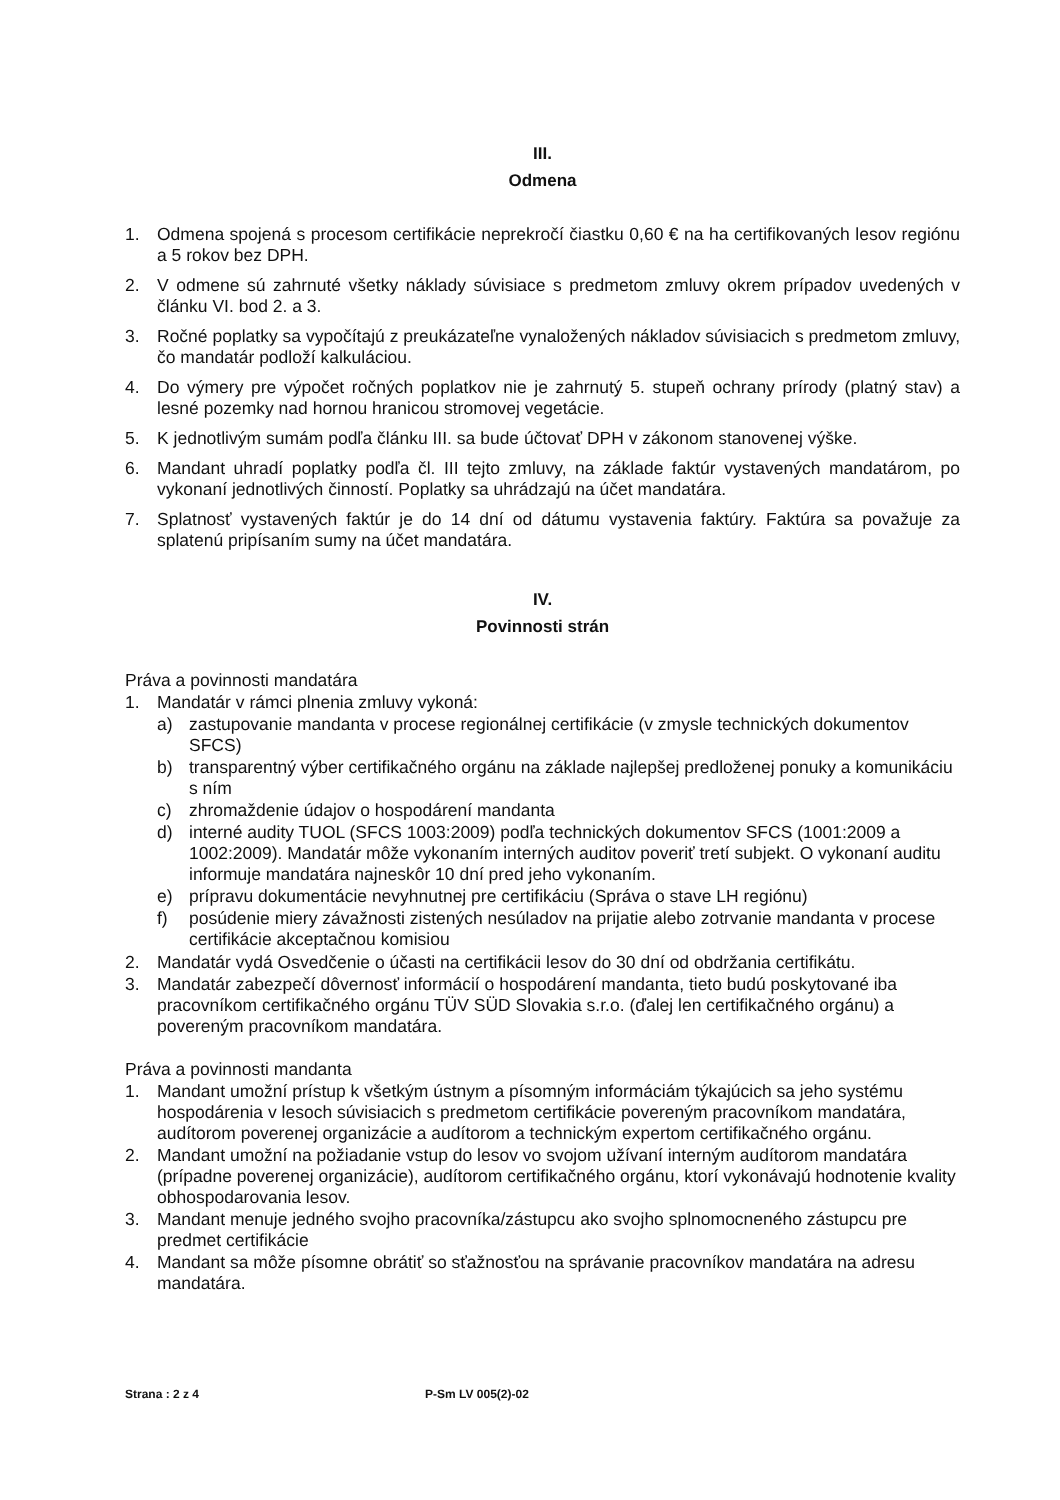III.
Odmena
1. Odmena spojená s procesom certifikácie neprekročí čiastku 0,60 € na ha certifikovaných lesov regiónu a 5 rokov bez DPH.
2. V odmene sú zahrnuté všetky náklady súvisiace s predmetom zmluvy okrem prípadov uvedených v článku VI. bod 2. a 3.
3. Ročné poplatky sa vypočítajú z preukázateľne vynaložených nákladov súvisiacich s predmetom zmluvy, čo mandatár podloží kalkuláciou.
4. Do výmery pre výpočet ročných poplatkov nie je zahrnutý 5. stupeň ochrany prírody (platný stav) a lesné pozemky nad hornou hranicou stromovej vegetácie.
5. K jednotlivým sumám podľa článku III. sa bude účtovať DPH v zákonom stanovenej výške.
6. Mandant uhradí poplatky podľa čl. III tejto zmluvy, na základe faktúr vystavených mandatárom, po vykonaní jednotlivých činností. Poplatky sa uhrádzajú na účet mandatára.
7. Splatnosť vystavených faktúr je do 14 dní od dátumu vystavenia faktúry. Faktúra sa považuje za splatenú pripísaním sumy na účet mandatára.
IV.
Povinnosti strán
Práva a povinnosti mandatára
1. Mandatár v rámci plnenia zmluvy vykoná:
a) zastupovanie mandanta v procese regionálnej certifikácie (v zmysle technických dokumentov SFCS)
b) transparentný výber certifikačného orgánu na základe najlepšej predloženej ponuky a komunikáciu s ním
c) zhromaždenie údajov o hospodárení mandanta
d) interné audity TUOL (SFCS 1003:2009) podľa technických dokumentov SFCS (1001:2009 a 1002:2009). Mandatár môže vykonaním interných auditov poveriť tretí subjekt. O vykonaní auditu informuje mandatára najneskôr 10 dní pred jeho vykonaním.
e) prípravu dokumentácie nevyhnutnej pre certifikáciu (Správa o stave LH regiónu)
f) posúdenie miery závažnosti zistených nesúladov na prijatie alebo zotrvanie mandanta v procese certifikácie akceptačnou komisiou
2. Mandatár vydá Osvedčenie o účasti na certifikácii lesov do 30 dní od obdržania certifikátu.
3. Mandatár zabezpečí dôvernosť informácií o hospodárení mandanta, tieto budú poskytované iba pracovníkom certifikačného orgánu TÜV SÜD Slovakia s.r.o. (ďalej len certifikačného orgánu) a povereným pracovníkom mandatára.
Práva a povinnosti mandanta
1. Mandant umožní prístup k všetkým ústnym a písomným informáciám týkajúcich sa jeho systému hospodárenia v lesoch súvisiacich s predmetom certifikácie povereným pracovníkom mandatára, audítorom poverenej organizácie a audítorom a technickým expertom certifikačného orgánu.
2. Mandant umožní na požiadanie vstup do lesov vo svojom užívaní interným audítorom mandatára (prípadne poverenej organizácie), audítorom certifikačného orgánu, ktorí vykonávajú hodnotenie kvality obhospodarovania lesov.
3. Mandant menuje jedného svojho pracovníka/zástupcu ako svojho splnomocneného zástupcu pre predmet certifikácie
4. Mandant sa môže písomne obrátiť so sťažnosťou na správanie pracovníkov mandatára na adresu mandatára.
Strana : 2 z 4 P-Sm LV 005(2)-02